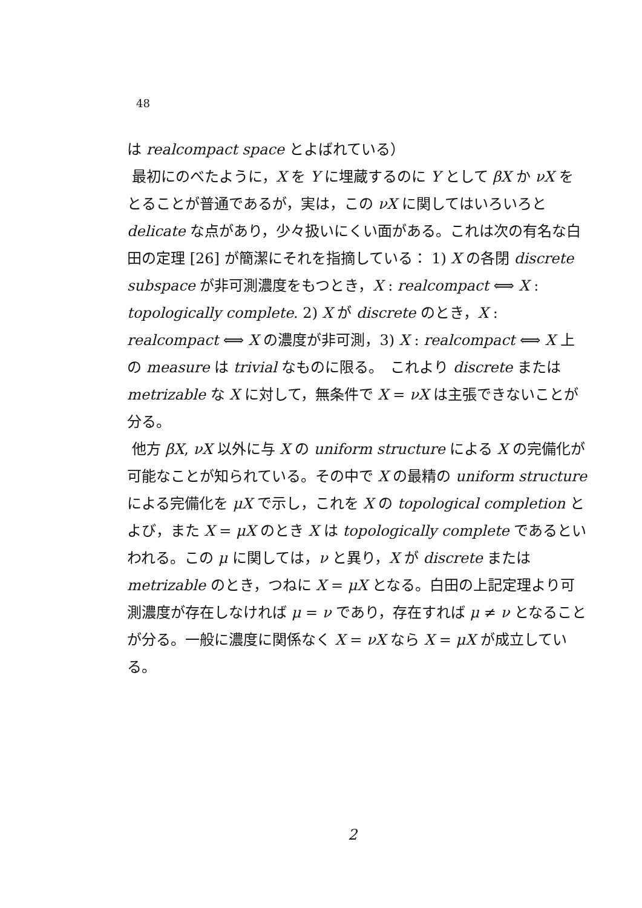48
は realcompact space とよばれている）
最初にのべたように，X を Y に埋蔵するのに Y として βX か νX をとることが普通であるが，実は，この νX に関してはいろいろと delicate な点があり，少々扱いにくい面がある。これは次の有名な白田の定理 [26] が簡潔にそれを指摘している： 1) X の各閉 discrete subspace が非可測濃度をもつとき，X : realcompact ⟺ X : topologically complete. 2) X が discrete のとき，X : realcompact ⟺ X の濃度が非可測，3) X : realcompact ⟺ X 上の measure は trivial なものに限る。　これより discrete または metrizable な X に対して，無条件で X = νX は主張できないことが分る。
他方 βX, νX 以外に与 X の uniform structure による X の完備化が可能なことが知られている。その中で X の最精の uniform structure による完備化を μX で示し，これを X の topological completion とよび，また X = μX のとき X は topologically complete であるといわれる。この μ に関しては，ν と異り，X が discrete または metrizable のとき，つねに X = μX となる。白田の上記定理より可測濃度が存在しなければ μ = ν であり，存在すれば μ ≠ ν となることが分る。一般に濃度に関係なく X = νX なら X = μX が成立している。
2